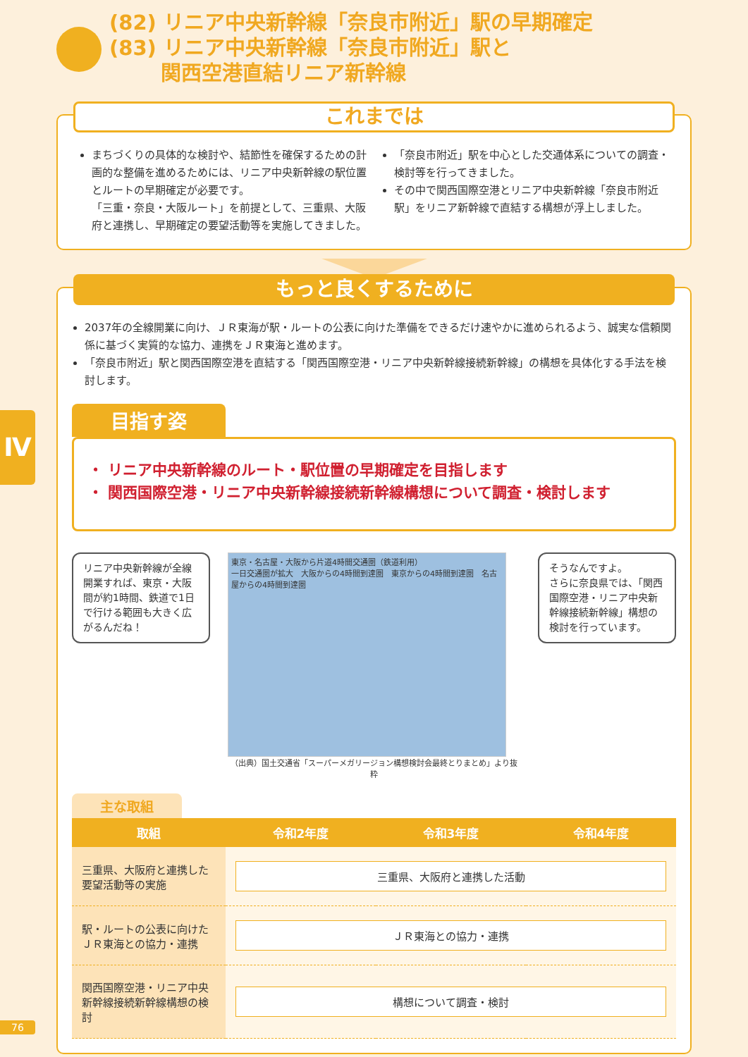(82) リニア中央新幹線「奈良市附近」駅の早期確定
(83) リニア中央新幹線「奈良市附近」駅と
   関西空港直結リニア新幹線
これまでは
まちづくりの具体的な検討や、結節性を確保するための計画的な整備を進めるためには、リニア中央新幹線の駅位置とルートの早期確定が必要です。
「三重・奈良・大阪ルート」を前提として、三重県、大阪府と連携し、早期確定の要望活動等を実施してきました。
「奈良市附近」駅を中心とした交通体系についての調査・検討等を行ってきました。
その中で関西国際空港とリニア中央新幹線「奈良市附近駅」をリニア新幹線で直結する構想が浮上しました。
もっと良くするために
2037年の全線開業に向け、ＪＲ東海が駅・ルートの公表に向けた準備をできるだけ速やかに進められるよう、誠実な信頼関係に基づく実質的な協力、連携をＪＲ東海と進めます。
「奈良市附近」駅と関西国際空港を直結する「関西国際空港・リニア中央新幹線接続新幹線」の構想を具体化する手法を検討します。
目指す姿
・ リニア中央新幹線のルート・駅位置の早期確定を目指します
・ 関西国際空港・リニア中央新幹線接続新幹線構想について調査・検討します
リニア中央新幹線が全線開業すれば、東京・大阪間が約1時間、鉄道で1日で行ける範囲も大きく広がるんだね！
東京・名古屋・大阪から片道4時間交通圏（鉄道利用）
一日交通圏が拡大　大阪からの4時間到達圏　東京からの4時間到達圏　名古屋からの4時間到達圏
（出典）国土交通省「スーパーメガリージョン構想検討会最終とりまとめ」より抜粋
そうなんですよ。
さらに奈良県では、「関西国際空港・リニア中央新幹線接続新幹線」構想の検討を行っています。
主な取組
| 取組 | 令和2年度 | 令和3年度 | 令和4年度 |
| --- | --- | --- | --- |
| 三重県、大阪府と連携した要望活動等の実施 | 三重県、大阪府と連携した活動 | | |
| 駅・ルートの公表に向けたＪＲ東海との協力・連携 | ＪＲ東海との協力・連携 | | |
| 関西国際空港・リニア中央新幹線接続新幹線構想の検討 | 構想について調査・検討 | | |
Ⅳ
76